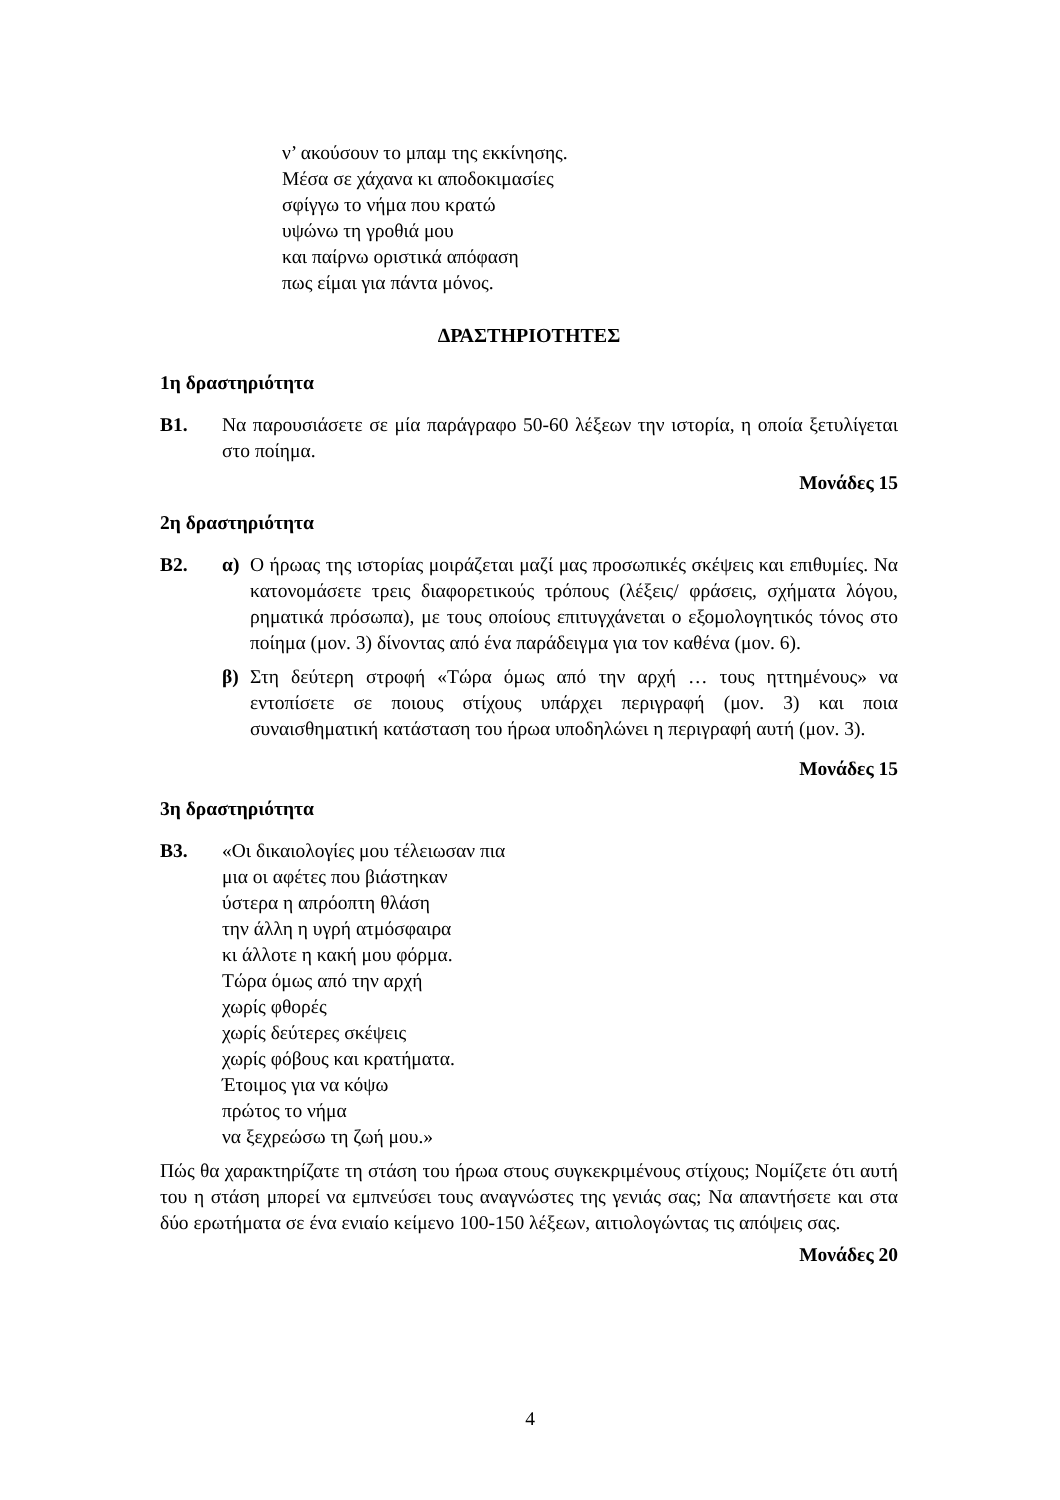ν’ ακούσουν το μπαμ της εκκίνησης.
Μέσα σε χάχανα κι αποδοκιμασίες
σφίγγω το νήμα που κρατώ
υψώνω τη γροθιά μου
και παίρνω οριστικά απόφαση
πως είμαι για πάντα μόνος.
ΔΡΑΣΤΗΡΙΟΤΗΤΕΣ
1η δραστηριότητα
Β1. Να παρουσιάσετε σε μία παράγραφο 50-60 λέξεων την ιστορία, η οποία ξετυλίγεται στο ποίημα.
Μονάδες 15
2η δραστηριότητα
Β2. α) Ο ήρωας της ιστορίας μοιράζεται μαζί μας προσωπικές σκέψεις και επιθυμίες. Να κατονομάσετε τρεις διαφορετικούς τρόπους (λέξεις/ φράσεις, σχήματα λόγου, ρηματικά πρόσωπα), με τους οποίους επιτυγχάνεται ο εξομολογητικός τόνος στο ποίημα (μον. 3) δίνοντας από ένα παράδειγμα για τον καθένα (μον. 6).
β) Στη δεύτερη στροφή «Τώρα όμως από την αρχή … τους ηττημένους» να εντοπίσετε σε ποιους στίχους υπάρχει περιγραφή (μον. 3) και ποια συναισθηματική κατάσταση του ήρωα υποδηλώνει η περιγραφή αυτή (μον. 3).
Μονάδες 15
3η δραστηριότητα
Β3. «Οι δικαιολογίες μου τέλειωσαν πια
μια οι αφέτες που βιάστηκαν
ύστερα η απρόοπτη θλάση
την άλλη η υγρή ατμόσφαιρα
κι άλλοτε η κακή μου φόρμα.
Τώρα όμως από την αρχή
χωρίς φθορές
χωρίς δεύτερες σκέψεις
χωρίς φόβους και κρατήματα.
Έτοιμος για να κόψω
πρώτος το νήμα
να ξεχρεώσω τη ζωή μου.»
Πώς θα χαρακτηρίζατε τη στάση του ήρωα στους συγκεκριμένους στίχους; Νομίζετε ότι αυτή του η στάση μπορεί να εμπνεύσει τους αναγνώστες της γενιάς σας; Να απαντήσετε και στα δύο ερωτήματα σε ένα ενιαίο κείμενο 100-150 λέξεων, αιτιολογώντας τις απόψεις σας.
Μονάδες 20
4